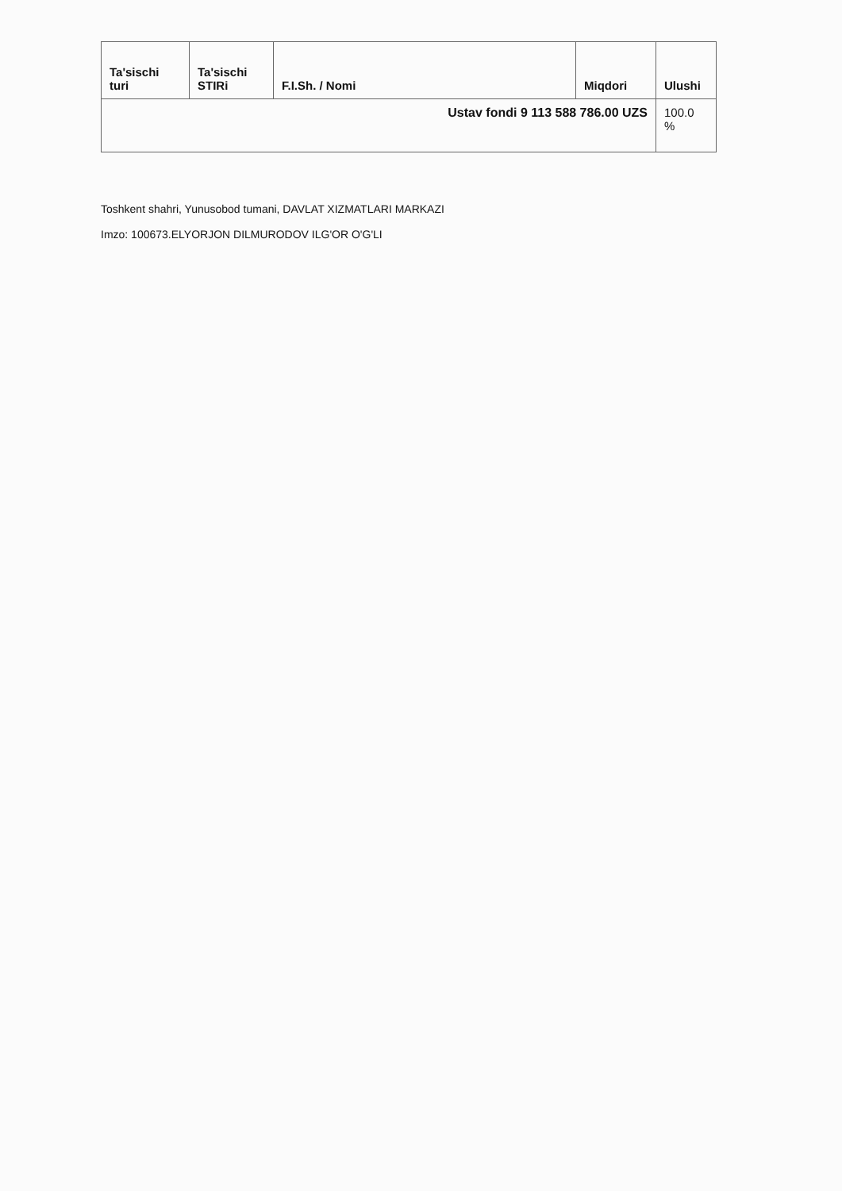| Ta'sischi turi | Ta'sischi STIRi | F.I.Sh. / Nomi | Miqdori | Ulushi |
| --- | --- | --- | --- | --- |
| Ustav fondi 9 113 588 786.00 UZS | | | | 100.0 % |
Toshkent shahri, Yunusobod tumani, DAVLAT XIZMATLARI MARKAZI
Imzo: 100673.ELYORJON DILMURODOV ILG'OR O'G'LI